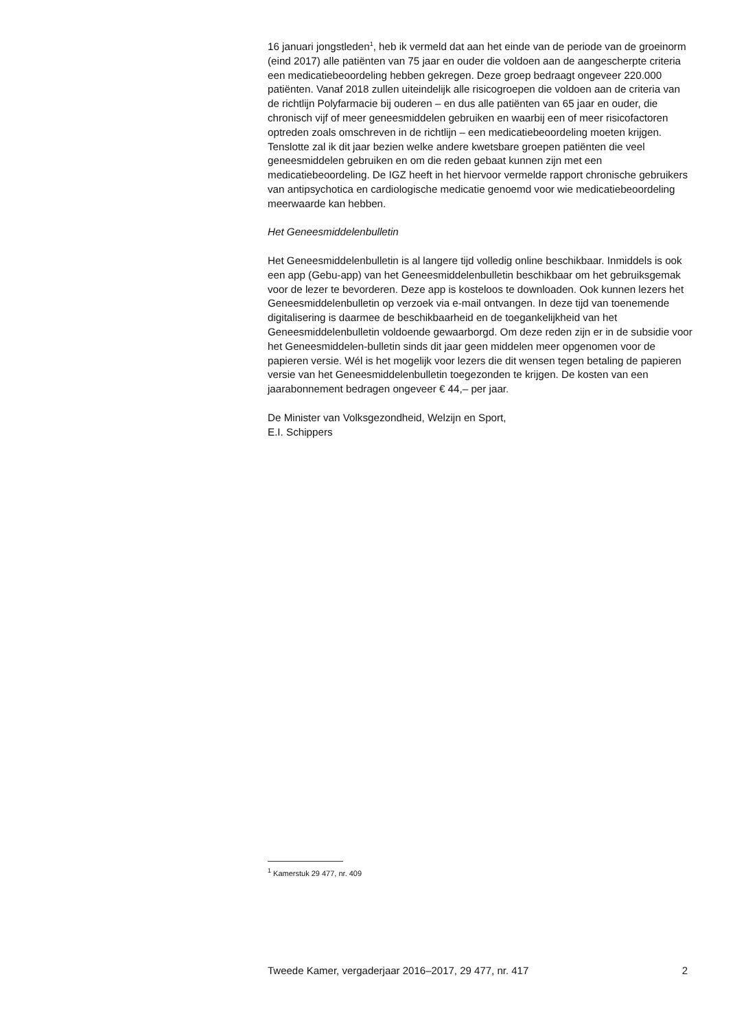16 januari jongstleden<sup>1</sup>, heb ik vermeld dat aan het einde van de periode van de groeinorm (eind 2017) alle patiënten van 75 jaar en ouder die voldoen aan de aangescherpte criteria een medicatiebeoordeling hebben gekregen. Deze groep bedraagt ongeveer 220.000 patiënten. Vanaf 2018 zullen uiteindelijk alle risicogroepen die voldoen aan de criteria van de richtlijn Polyfarmacie bij ouderen – en dus alle patiënten van 65 jaar en ouder, die chronisch vijf of meer geneesmiddelen gebruiken en waarbij een of meer risicofactoren optreden zoals omschreven in de richtlijn – een medicatiebeoordeling moeten krijgen.
Tenslotte zal ik dit jaar bezien welke andere kwetsbare groepen patiënten die veel geneesmiddelen gebruiken en om die reden gebaat kunnen zijn met een medicatiebeoordeling. De IGZ heeft in het hiervoor vermelde rapport chronische gebruikers van antipsychotica en cardiologische medicatie genoemd voor wie medicatiebeoordeling meerwaarde kan hebben.
Het Geneesmiddelenbulletin
Het Geneesmiddelenbulletin is al langere tijd volledig online beschikbaar. Inmiddels is ook een app (Gebu-app) van het Geneesmiddelenbulletin beschikbaar om het gebruiksgemak voor de lezer te bevorderen. Deze app is kosteloos te downloaden. Ook kunnen lezers het Geneesmiddelenbulletin op verzoek via e-mail ontvangen. In deze tijd van toenemende digitalisering is daarmee de beschikbaarheid en de toegankelijkheid van het Geneesmiddelenbulletin voldoende gewaarborgd. Om deze reden zijn er in de subsidie voor het Geneesmiddelen-bulletin sinds dit jaar geen middelen meer opgenomen voor de papieren versie. Wél is het mogelijk voor lezers die dit wensen tegen betaling de papieren versie van het Geneesmiddelenbulletin toegezonden te krijgen. De kosten van een jaarabonnement bedragen ongeveer € 44,– per jaar.
De Minister van Volksgezondheid, Welzijn en Sport,
E.I. Schippers
<sup>1</sup> Kamerstuk 29 477, nr. 409
Tweede Kamer, vergaderjaar 2016–2017, 29 477, nr. 417 2